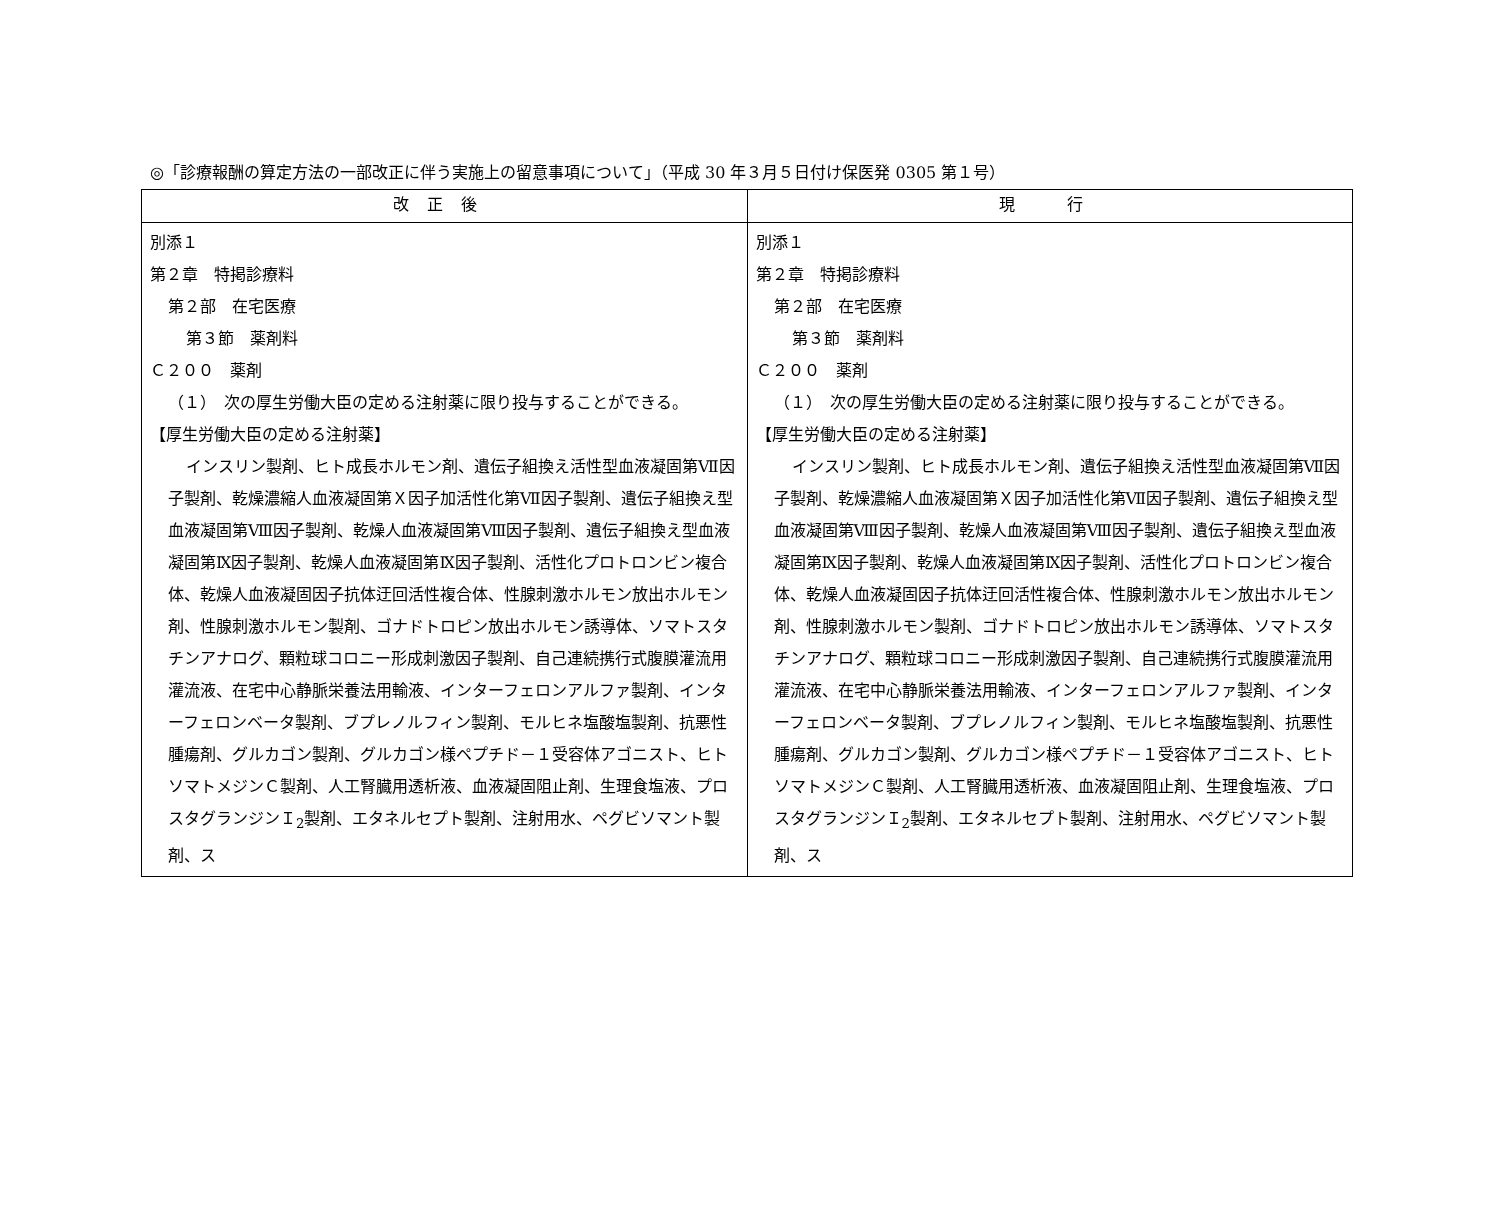◎「診療報酬の算定方法の一部改正に伴う実施上の留意事項について」（平成 30 年３月５日付け保医発 0305 第１号）
| 改正後 | 現 行 |
| --- | --- |
| 別添１ 第２章 特掲診療料 第２部 在宅医療 第３節 薬剤料 Ｃ２００ 薬剤 （１） 次の厚生労働大臣の定める注射薬に限り投与することができる。 【厚生労働大臣の定める注射薬】 インスリン製剤、ヒト成長ホルモン剤、遺伝子組換え活性型血液凝固第Ⅶ因子製剤、乾燥濃縮人血液凝固第Ｘ因子加活性化第Ⅶ因子製剤、遺伝子組換え型血液凝固第Ⅷ因子製剤、乾燥人血液凝固第Ⅷ因子製剤、遺伝子組換え型血液凝固第Ⅸ因子製剤、乾燥人血液凝固第Ⅸ因子製剤、活性化プロトロンビン複合体、乾燥人血液凝固因子抗体迂回活性複合体、性腺刺激ホルモン放出ホルモン剤、性腺刺激ホルモン製剤、ゴナドトロピン放出ホルモン誘導体、ソマトスタチンアナログ、顆粒球コロニー形成刺激因子製剤、自己連続携行式腹膜灌流用灌流液、在宅中心静脈栄養法用輸液、インターフェロンアルファ製剤、インターフェロンベータ製剤、ブプレノルフィン製剤、モルヒネ塩酸塩製剤、抗悪性腫瘍剤、グルカゴン製剤、グルカゴン様ペプチド－１受容体アゴニスト、ヒトソマトメジンＣ製剤、人工腎臓用透析液、血液凝固阻止剤、生理食塩液、プロスタグランジンＩ<sub>2</sub>製剤、エタネルセプト製剤、注射用水、ペグビソマント製剤、ス | 別添１ 第２章 特掲診療料 第２部 在宅医療 第３節 薬剤料 Ｃ２００ 薬剤 （１） 次の厚生労働大臣の定める注射薬に限り投与することができる。 【厚生労働大臣の定める注射薬】 インスリン製剤、ヒト成長ホルモン剤、遺伝子組換え活性型血液凝固第Ⅶ因子製剤、乾燥濃縮人血液凝固第Ｘ因子加活性化第Ⅶ因子製剤、遺伝子組換え型血液凝固第Ⅷ因子製剤、乾燥人血液凝固第Ⅷ因子製剤、遺伝子組換え型血液凝固第Ⅸ因子製剤、乾燥人血液凝固第Ⅸ因子製剤、活性化プロトロンビン複合体、乾燥人血液凝固因子抗体迂回活性複合体、性腺刺激ホルモン放出ホルモン剤、性腺刺激ホルモン製剤、ゴナドトロピン放出ホルモン誘導体、ソマトスタチンアナログ、顆粒球コロニー形成刺激因子製剤、自己連続携行式腹膜灌流用灌流液、在宅中心静脈栄養法用輸液、インターフェロンアルファ製剤、インターフェロンベータ製剤、ブプレノルフィン製剤、モルヒネ塩酸塩製剤、抗悪性腫瘍剤、グルカゴン製剤、グルカゴン様ペプチド－１受容体アゴニスト、ヒトソマトメジンＣ製剤、人工腎臓用透析液、血液凝固阻止剤、生理食塩液、プロスタグランジンＩ<sub>2</sub>製剤、エタネルセプト製剤、注射用水、ペグビソマント製剤、ス |